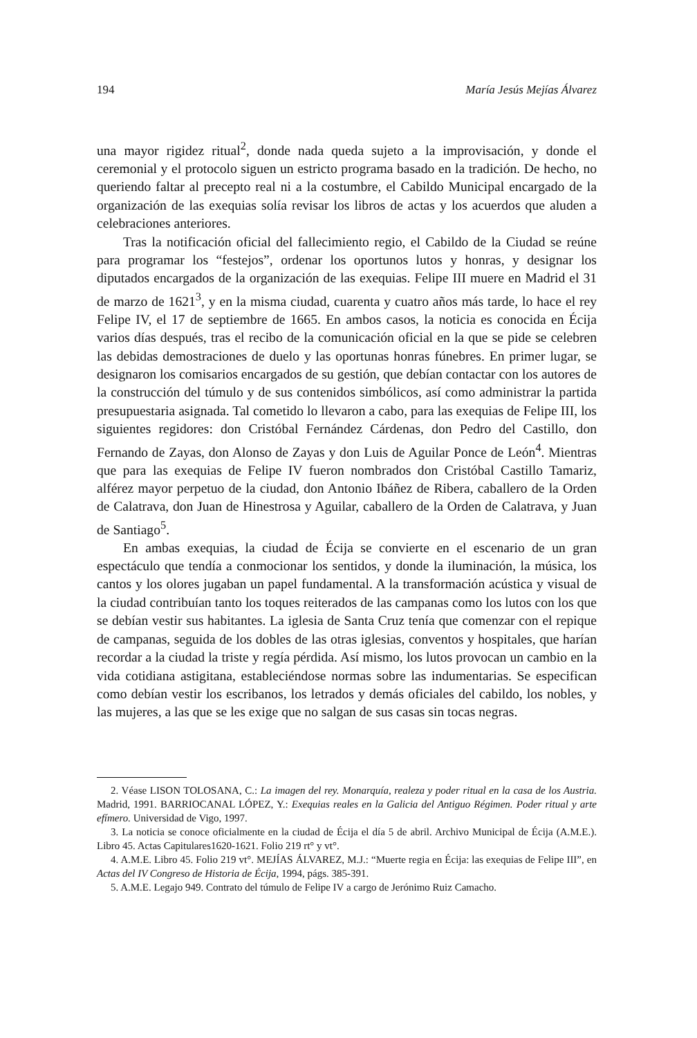194 María Jesús Mejías Álvarez
una mayor rigidez ritual<sup>2</sup>, donde nada queda sujeto a la improvisación, y donde el ceremonial y el protocolo siguen un estricto programa basado en la tradición. De hecho, no queriendo faltar al precepto real ni a la costumbre, el Cabildo Municipal encargado de la organización de las exequias solía revisar los libros de actas y los acuerdos que aluden a celebraciones anteriores.
Tras la notificación oficial del fallecimiento regio, el Cabildo de la Ciudad se reúne para programar los “festejos”, ordenar los oportunos lutos y honras, y designar los diputados encargados de la organización de las exequias. Felipe III muere en Madrid el 31 de marzo de 1621<sup>3</sup>, y en la misma ciudad, cuarenta y cuatro años más tarde, lo hace el rey Felipe IV, el 17 de septiembre de 1665. En ambos casos, la noticia es conocida en Écija varios días después, tras el recibo de la comunicación oficial en la que se pide se celebren las debidas demostraciones de duelo y las oportunas honras fúnebres. En primer lugar, se designaron los comisarios encargados de su gestión, que debían contactar con los autores de la construcción del túmulo y de sus contenidos simbólicos, así como administrar la partida presupuestaria asignada. Tal cometido lo llevaron a cabo, para las exequias de Felipe III, los siguientes regidores: don Cristóbal Fernández Cárdenas, don Pedro del Castillo, don Fernando de Zayas, don Alonso de Zayas y don Luis de Aguilar Ponce de León<sup>4</sup>. Mientras que para las exequias de Felipe IV fueron nombrados don Cristóbal Castillo Tamariz, alférez mayor perpetuo de la ciudad, don Antonio Ibáñez de Ribera, caballero de la Orden de Calatrava, don Juan de Hinestrosa y Aguilar, caballero de la Orden de Calatrava, y Juan de Santiago<sup>5</sup>.
En ambas exequias, la ciudad de Écija se convierte en el escenario de un gran espectáculo que tendía a conmocionar los sentidos, y donde la iluminación, la música, los cantos y los olores jugaban un papel fundamental. A la transformación acústica y visual de la ciudad contribuían tanto los toques reiterados de las campanas como los lutos con los que se debían vestir sus habitantes. La iglesia de Santa Cruz tenía que comenzar con el repique de campanas, seguida de los dobles de las otras iglesias, conventos y hospitales, que harían recordar a la ciudad la triste y regía pérdida. Así mismo, los lutos provocan un cambio en la vida cotidiana astigitana, estableciéndose normas sobre las indumentarias. Se especifican como debían vestir los escribanos, los letrados y demás oficiales del cabildo, los nobles, y las mujeres, a las que se les exige que no salgan de sus casas sin tocas negras.
2. Véase LISON TOLOSANA, C.: La imagen del rey. Monarquía, realeza y poder ritual en la casa de los Austria. Madrid, 1991. BARRIOCANAL LÓPEZ, Y.: Exequias reales en la Galicia del Antiguo Régimen. Poder ritual y arte efímero. Universidad de Vigo, 1997.
3. La noticia se conoce oficialmente en la ciudad de Écija el día 5 de abril. Archivo Municipal de Écija (A.M.E.). Libro 45. Actas Capitulares1620-1621. Folio 219 rt° y vt°.
4. A.M.E. Libro 45. Folio 219 vt°. MEJÍAS ÁLVAREZ, M.J.: “Muerte regia en Écija: las exequias de Felipe III”, en Actas del IV Congreso de Historia de Écija, 1994, págs. 385-391.
5. A.M.E. Legajo 949. Contrato del túmulo de Felipe IV a cargo de Jerónimo Ruiz Camacho.